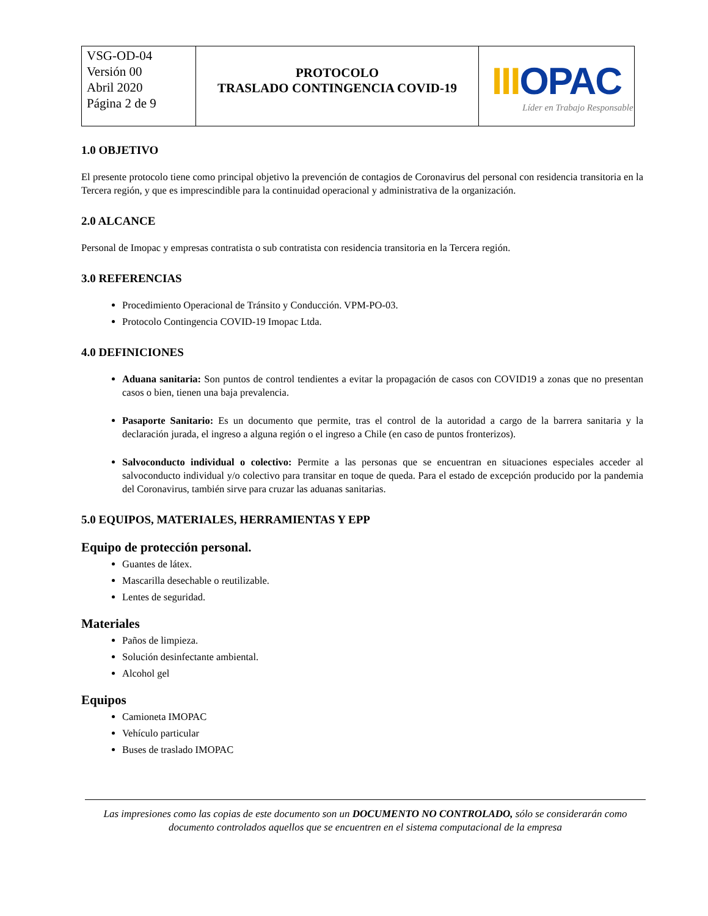| VSG-OD-04 Versión 00 Abril 2020 Página 2 de 9 | PROTOCOLO TRASLADO CONTINGENCIA COVID-19 | III OPAC Líder en Trabajo Responsable |
1.0 OBJETIVO
El presente protocolo tiene como principal objetivo la prevención de contagios de Coronavirus del personal con residencia transitoria en la Tercera región, y que es imprescindible para la continuidad operacional y administrativa de la organización.
2.0 ALCANCE
Personal de Imopac y empresas contratista o sub contratista con residencia transitoria en la Tercera región.
3.0 REFERENCIAS
Procedimiento Operacional de Tránsito y Conducción. VPM-PO-03.
Protocolo Contingencia COVID-19 Imopac Ltda.
4.0 DEFINICIONES
Aduana sanitaria: Son puntos de control tendientes a evitar la propagación de casos con COVID19 a zonas que no presentan casos o bien, tienen una baja prevalencia.
Pasaporte Sanitario: Es un documento que permite, tras el control de la autoridad a cargo de la barrera sanitaria y la declaración jurada, el ingreso a alguna región o el ingreso a Chile (en caso de puntos fronterizos).
Salvoconducto individual o colectivo: Permite a las personas que se encuentran en situaciones especiales acceder al salvoconducto individual y/o colectivo para transitar en toque de queda. Para el estado de excepción producido por la pandemia del Coronavirus, también sirve para cruzar las aduanas sanitarias.
5.0 EQUIPOS, MATERIALES, HERRAMIENTAS Y EPP
Equipo de protección personal.
Guantes de látex.
Mascarilla desechable o reutilizable.
Lentes de seguridad.
Materiales
Paños de limpieza.
Solución desinfectante ambiental.
Alcohol gel
Equipos
Camioneta IMOPAC
Vehículo particular
Buses de traslado IMOPAC
Las impresiones como las copias de este documento son un DOCUMENTO NO CONTROLADO, sólo se considerarán como documento controlados aquellos que se encuentren en el sistema computacional de la empresa